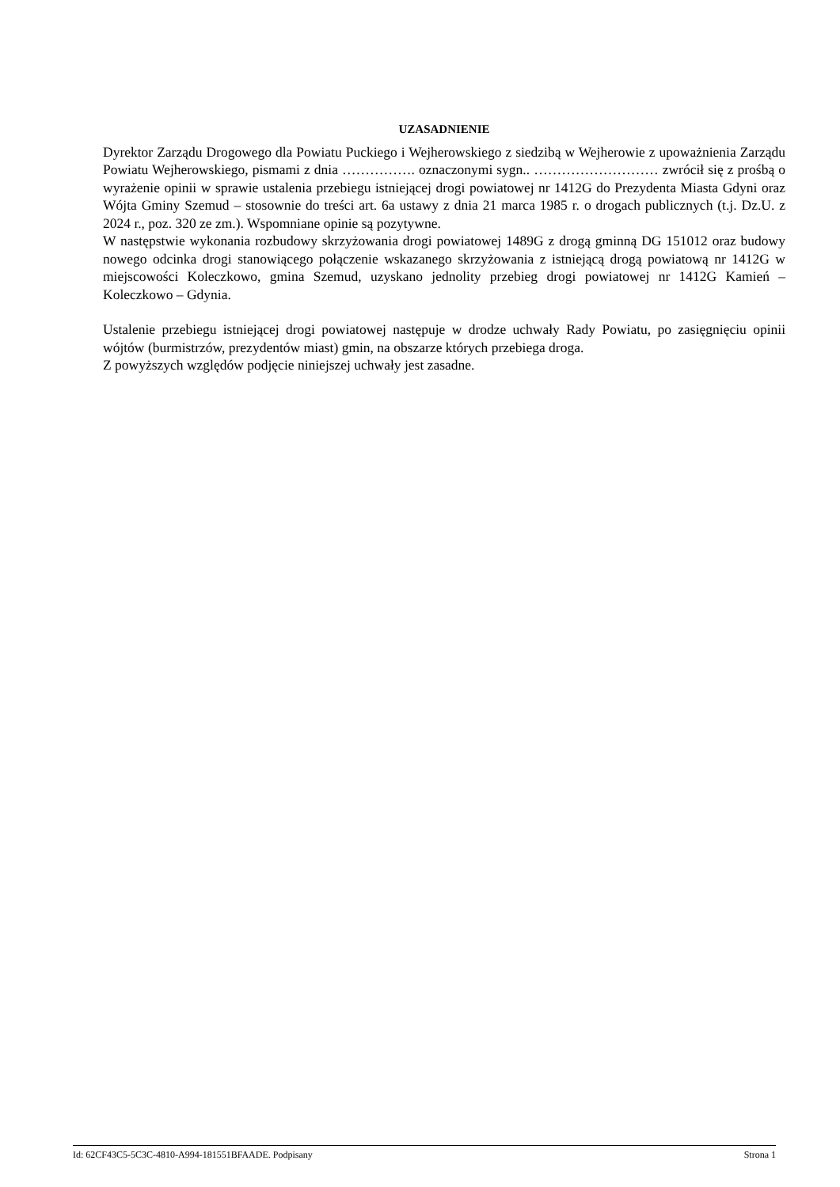UZASADNIENIE
Dyrektor Zarządu Drogowego dla Powiatu Puckiego i Wejherowskiego z siedzibą w Wejherowie z upoważnienia Zarządu Powiatu Wejherowskiego, pismami z dnia ……………. oznaczonymi sygn.. ……………………… zwrócił się z prośbą o wyrażenie opinii w sprawie ustalenia przebiegu istniejącej drogi powiatowej nr 1412G do Prezydenta Miasta Gdyni oraz Wójta Gminy Szemud – stosownie do treści art. 6a ustawy z dnia 21 marca 1985 r. o drogach publicznych (t.j. Dz.U. z 2024 r., poz. 320 ze zm.). Wspomniane opinie są pozytywne.
W następstwie wykonania rozbudowy skrzyżowania drogi powiatowej 1489G z drogą gminną DG 151012 oraz budowy nowego odcinka drogi stanowiącego połączenie wskazanego skrzyżowania z istniejącą drogą powiatową nr 1412G w miejscowości Koleczkowo, gmina Szemud, uzyskano jednolity przebieg drogi powiatowej nr 1412G Kamień – Koleczkowo – Gdynia.
Ustalenie przebiegu istniejącej drogi powiatowej następuje w drodze uchwały Rady Powiatu, po zasięgnięciu opinii wójtów (burmistrzów, prezydentów miast) gmin, na obszarze których przebiega droga.
Z powyższych względów podjęcie niniejszej uchwały jest zasadne.
Id: 62CF43C5-5C3C-4810-A994-181551BFAADE. Podpisany Strona 1